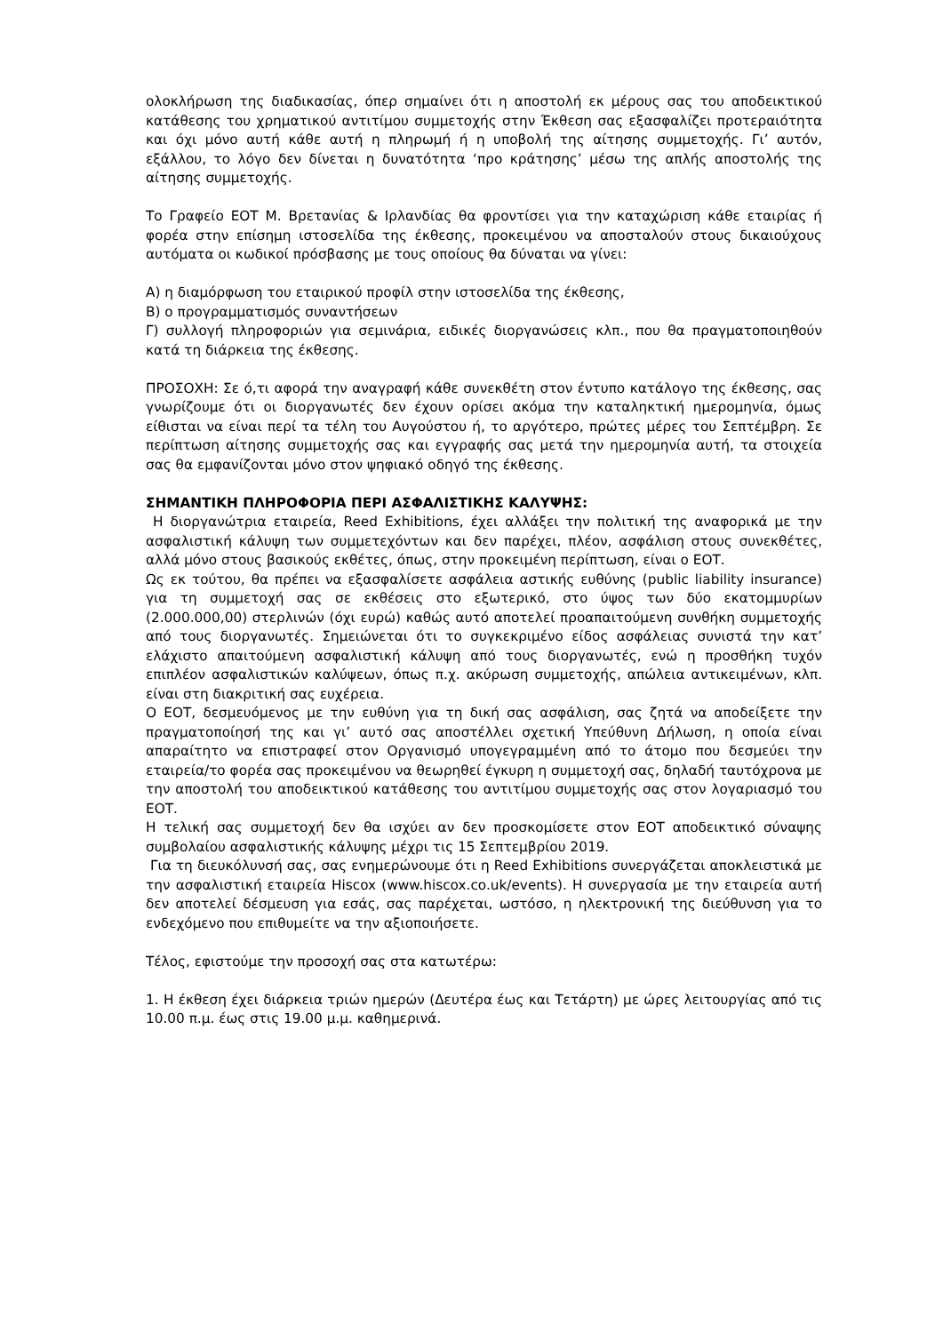ολοκλήρωση της διαδικασίας, όπερ σημαίνει ότι η αποστολή εκ μέρους σας του αποδεικτικού κατάθεσης του χρηματικού αντιτίμου συμμετοχής στην Έκθεση σας εξασφαλίζει προτεραιότητα και όχι μόνο αυτή κάθε αυτή η πληρωμή ή η υποβολή της αίτησης συμμετοχής. Γι’ αυτόν, εξάλλου, το λόγο δεν δίνεται η δυνατότητα ‘προ κράτησης’ μέσω της απλής αποστολής της αίτησης συμμετοχής.
Το Γραφείο ΕΟΤ Μ. Βρετανίας & Ιρλανδίας θα φροντίσει για την καταχώριση κάθε εταιρίας ή φορέα στην επίσημη ιστοσελίδα της έκθεσης, προκειμένου να αποσταλούν στους δικαιούχους αυτόματα οι κωδικοί πρόσβασης με τους οποίους θα δύναται να γίνει:
Α) η διαμόρφωση του εταιρικού προφίλ στην ιστοσελίδα της έκθεσης,
Β) ο προγραμματισμός συναντήσεων
Γ) συλλογή πληροφοριών για σεμινάρια, ειδικές διοργανώσεις κλπ., που θα πραγματοποιηθούν κατά τη διάρκεια της έκθεσης.
ΠΡΟΣΟΧΗ: Σε ό,τι αφορά την αναγραφή κάθε συνεκθέτη στον έντυπο κατάλογο της έκθεσης, σας γνωρίζουμε ότι οι διοργανωτές δεν έχουν ορίσει ακόμα την καταληκτική ημερομηνία, όμως είθισται να είναι περί τα τέλη του Αυγούστου ή, το αργότερο, πρώτες μέρες του Σεπτέμβρη. Σε περίπτωση αίτησης συμμετοχής σας και εγγραφής σας μετά την ημερομηνία αυτή, τα στοιχεία σας θα εμφανίζονται μόνο στον ψηφιακό οδηγό της έκθεσης.
ΣΗΜΑΝΤΙΚΗ ΠΛΗΡΟΦΟΡΙΑ ΠΕΡΙ ΑΣΦΑΛΙΣΤΙΚΗΣ ΚΑΛΥΨΗΣ:
Η διοργανώτρια εταιρεία, Reed Exhibitions, έχει αλλάξει την πολιτική της αναφορικά με την ασφαλιστική κάλυψη των συμμετεχόντων και δεν παρέχει, πλέον, ασφάλιση στους συνεκθέτες, αλλά μόνο στους βασικούς εκθέτες, όπως, στην προκειμένη περίπτωση, είναι ο ΕΟΤ.
Ως εκ τούτου, θα πρέπει να εξασφαλίσετε ασφάλεια αστικής ευθύνης (public liability insurance) για τη συμμετοχή σας σε εκθέσεις στο εξωτερικό, στο ύψος των δύο εκατομμυρίων (2.000.000,00) στερλινών (όχι ευρώ) καθώς αυτό αποτελεί προαπαιτούμενη συνθήκη συμμετοχής από τους διοργανωτές. Σημειώνεται ότι το συγκεκριμένο είδος ασφάλειας συνιστά την κατ’ ελάχιστο απαιτούμενη ασφαλιστική κάλυψη από τους διοργανωτές, ενώ η προσθήκη τυχόν επιπλέον ασφαλιστικών καλύψεων, όπως π.χ. ακύρωση συμμετοχής, απώλεια αντικειμένων, κλπ. είναι στη διακριτική σας ευχέρεια.
Ο ΕΟΤ, δεσμευόμενος με την ευθύνη για τη δική σας ασφάλιση, σας ζητά να αποδείξετε την πραγματοποίησή της και γι’ αυτό σας αποστέλλει σχετική Υπεύθυνη Δήλωση, η οποία είναι απαραίτητο να επιστραφεί στον Οργανισμό υπογεγραμμένη από το άτομο που δεσμεύει την εταιρεία/το φορέα σας προκειμένου να θεωρηθεί έγκυρη η συμμετοχή σας, δηλαδή ταυτόχρονα με την αποστολή του αποδεικτικού κατάθεσης του αντιτίμου συμμετοχής σας στον λογαριασμό του ΕΟΤ.
Η τελική σας συμμετοχή δεν θα ισχύει αν δεν προσκομίσετε στον ΕΟΤ αποδεικτικό σύναψης συμβολαίου ασφαλιστικής κάλυψης μέχρι τις 15 Σεπτεμβρίου 2019.
Για τη διευκόλυνσή σας, σας ενημερώνουμε ότι η Reed Exhibitions συνεργάζεται αποκλειστικά με την ασφαλιστική εταιρεία Hiscox (www.hiscox.co.uk/events). Η συνεργασία με την εταιρεία αυτή δεν αποτελεί δέσμευση για εσάς, σας παρέχεται, ωστόσο, η ηλεκτρονική της διεύθυνση για το ενδεχόμενο που επιθυμείτε να την αξιοποιήσετε.
Τέλος, εφιστούμε την προσοχή σας στα κατωτέρω:
1. Η έκθεση έχει διάρκεια τριών ημερών (Δευτέρα έως και Τετάρτη) με ώρες λειτουργίας από τις 10.00 π.μ. έως στις 19.00 μ.μ. καθημερινά.